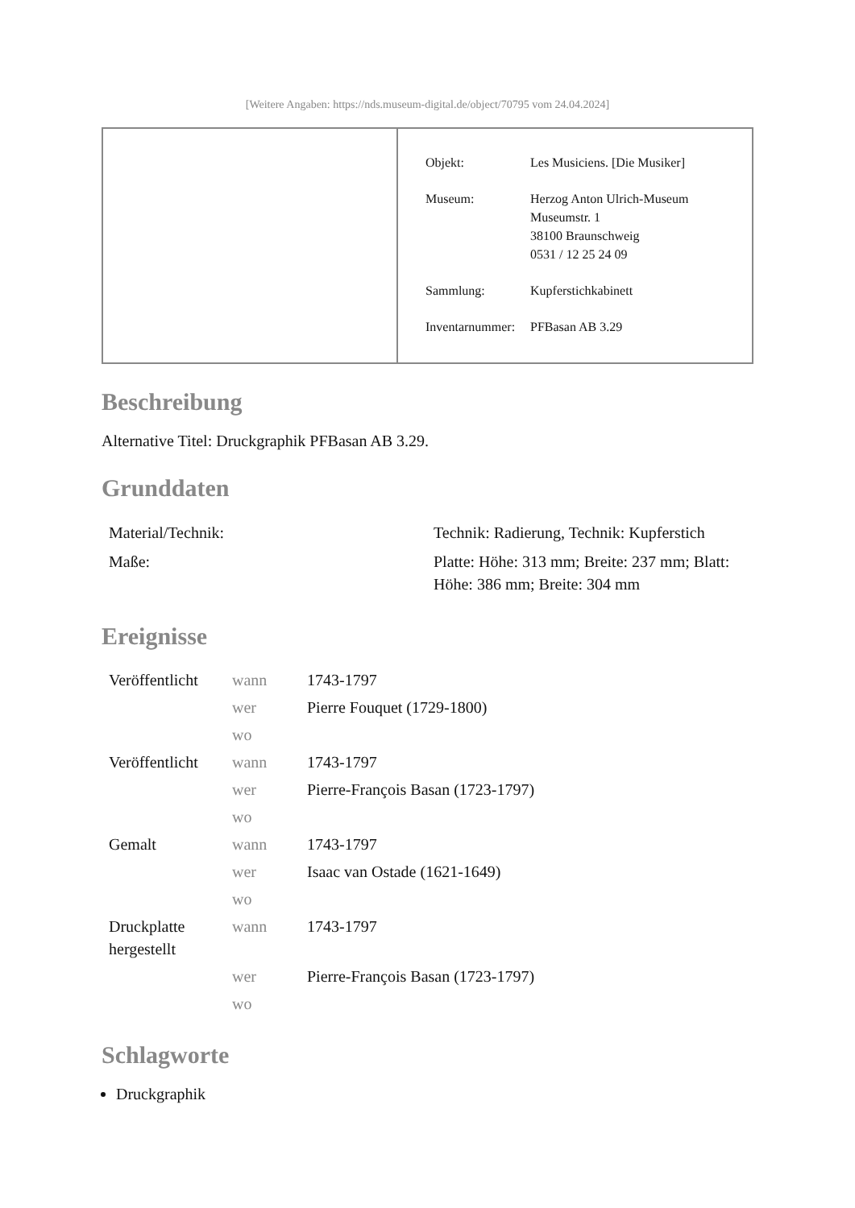[Weitere Angaben: https://nds.museum-digital.de/object/70795 vom 24.04.2024]
| Objekt: | Les Musiciens. [Die Musiker] |
| Museum: | Herzog Anton Ulrich-Museum Museumstr. 1 38100 Braunschweig 0531 / 12 25 24 09 |
| Sammlung: | Kupferstichkabinett |
| Inventarnummer: | PFBasan AB 3.29 |
Beschreibung
Alternative Titel: Druckgraphik PFBasan AB 3.29.
Grunddaten
| Material/Technik: | Technik: Radierung, Technik: Kupferstich |
| Maße: | Platte: Höhe: 313 mm; Breite: 237 mm; Blatt: Höhe: 386 mm; Breite: 304 mm |
Ereignisse
| Veröffentlicht | wann | 1743-1797 |
| | wer | Pierre Fouquet (1729-1800) |
| | wo | |
| Veröffentlicht | wann | 1743-1797 |
| | wer | Pierre-François Basan (1723-1797) |
| | wo | |
| Gemalt | wann | 1743-1797 |
| | wer | Isaac van Ostade (1621-1649) |
| | wo | |
| Druckplatte hergestellt | wann | 1743-1797 |
| | wer | Pierre-François Basan (1723-1797) |
| | wo | |
Schlagworte
Druckgraphik